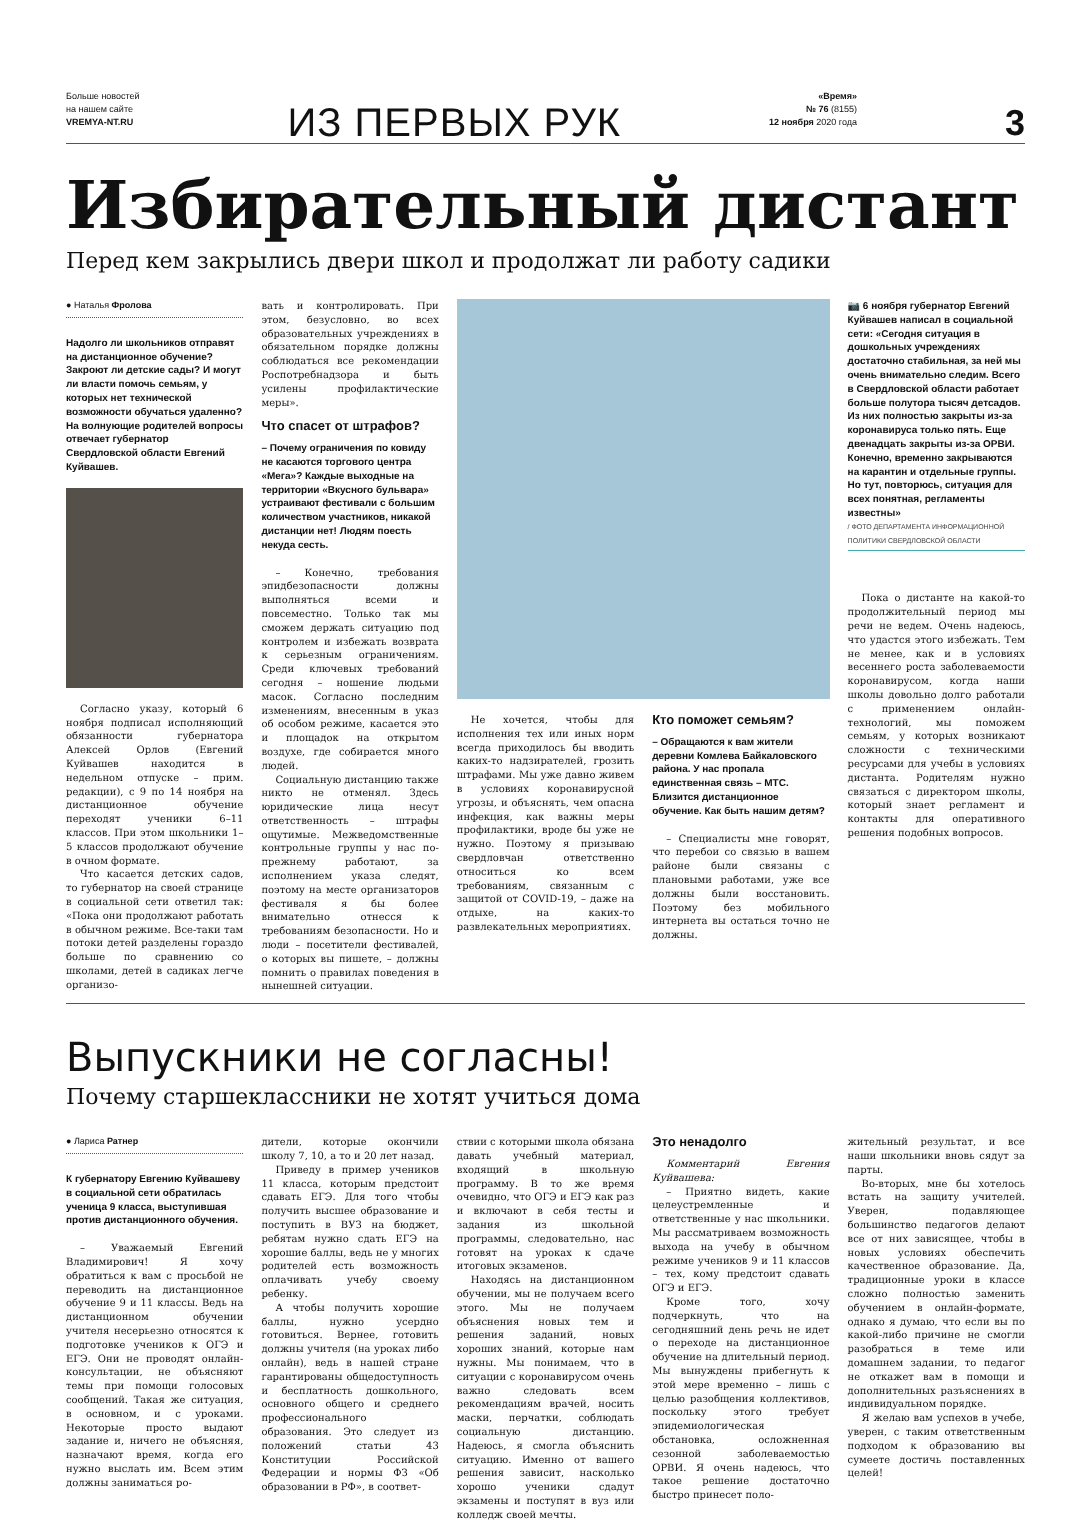Больше новостей
на нашем сайте
VREMYA-NT.RU
ИЗ ПЕРВЫХ РУК
«Время»
№ 76 (8155)
12 ноября 2020 года
3
Избирательный дистант
Перед кем закрылись двери школ и продолжат ли работу садики
● Наталья Фролова
Надолго ли школьников отправят на дистанционное обучение? Закроют ли детские сады? И могут ли власти помочь семьям, у которых нет технической возможности обучаться удаленно? На волнующие родителей вопросы отвечает губернатор Свердловской области Евгений Куйвашев.
Согласно указу, который 6 ноября подписал исполняющий обязанности губернатора Алексей Орлов (Евгений Куйвашев находится в недельном отпуске – прим. редакции), с 9 по 14 ноября на дистанционное обучение переходят ученики 6–11 классов. При этом школьники 1–5 классов продолжают обучение в очном формате.
Что касается детских садов, то губернатор на своей странице в социальной сети ответил так: «Пока они продолжают работать в обычном режиме. Все-таки там потоки детей разделены гораздо больше по сравнению со школами, детей в садиках легче организо-
вать и контролировать. При этом, безусловно, во всех образовательных учреждениях в обязательном порядке должны соблюдаться все рекомендации Роспотребнадзора и быть усилены профилактические меры».
Что спасет от штрафов?
– Почему ограничения по ковиду не касаются торгового центра «Мега»? Каждые выходные на территории «Вкусного бульвара» устраивают фестивали с большим количеством участников, никакой дистанции нет! Людям поесть некуда сесть.
– Конечно, требования эпидбезопасности должны выполняться всеми и повсеместно. Только так мы сможем держать ситуацию под контролем и избежать возврата к серьезным ограничениям. Среди ключевых требований сегодня – ношение людьми масок. Согласно последним изменениям, внесенным в указ об особом режиме, касается это и площадок на открытом воздухе, где собирается много людей.
Социальную дистанцию также никто не отменял. Здесь юридические лица несут ответственность – штрафы ощутимые. Межведомственные контрольные группы у нас по-прежнему работают, за исполнением указа следят, поэтому на месте организаторов фестиваля я бы более внимательно отнесся к требованиям безопасности. Но и люди – посетители фестивалей, о которых вы пишете, – должны помнить о правилах поведения в нынешней ситуации.
Не хочется, чтобы для исполнения тех или иных норм всегда приходилось бы вводить каких-то надзирателей, грозить штрафами. Мы уже давно живем в условиях коронавирусной угрозы, и объяснять, чем опасна инфекция, как важны меры профилактики, вроде бы уже не нужно. Поэтому я призываю свердловчан ответственно относиться ко всем требованиям, связанным с защитой от COVID-19, – даже на отдыхе, на каких-то развлекательных мероприятиях.
Кто поможет семьям?
– Обращаются к вам жители деревни Комлева Байкаловского района. У нас пропала единственная связь – МТС. Близится дистанционное обучение. Как быть нашим детям?
– Специалисты мне говорят, что перебои со связью в вашем районе были связаны с плановыми работами, уже все должны были восстановить. Поэтому без мобильного интернета вы остаться точно не должны.
📷 6 ноября губернатор Евгений Куйвашев написал в социальной сети: «Сегодня ситуация в дошкольных учреждениях достаточно стабильная, за ней мы очень внимательно следим. Всего в Свердловской области работает больше полутора тысяч детсадов. Из них полностью закрыты из-за коронавируса только пять. Еще двенадцать закрыты из-за ОРВИ. Конечно, временно закрываются на карантин и отдельные группы. Но тут, повторюсь, ситуация для всех понятная, регламенты известны»
/ ФОТО ДЕПАРТАМЕНТА ИНФОРМАЦИОННОЙ ПОЛИТИКИ СВЕРДЛОВСКОЙ ОБЛАСТИ
Пока о дистанте на какой-то продолжительный период мы речи не ведем. Очень надеюсь, что удастся этого избежать. Тем не менее, как и в условиях весеннего роста заболеваемости коронавирусом, когда наши школы довольно долго работали с применением онлайн-технологий, мы поможем семьям, у которых возникают сложности с техническими ресурсами для учебы в условиях дистанта. Родителям нужно связаться с директором школы, который знает регламент и контакты для оперативного решения подобных вопросов.
Выпускники не согласны!
Почему старшеклассники не хотят учиться дома
● Лариса Ратнер
К губернатору Евгению Куйвашеву в социальной сети обратилась ученица 9 класса, выступившая против дистанционного обучения.
– Уважаемый Евгений Владимирович! Я хочу обратиться к вам с просьбой не переводить на дистанционное обучение 9 и 11 классы. Ведь на дистанционном обучении учителя несерьезно относятся к подготовке учеников к ОГЭ и ЕГЭ. Они не проводят онлайн-консультации, не объясняют темы при помощи голосовых сообщений. Такая же ситуация, в основном, и с уроками. Некоторые просто выдают задание и, ничего не объясняя, назначают время, когда его нужно выслать им. Всем этим должны заниматься ро-
дители, которые окончили школу 7, 10, а то и 20 лет назад.
Приведу в пример учеников 11 класса, которым предстоит сдавать ЕГЭ. Для того чтобы получить высшее образование и поступить в ВУЗ на бюджет, ребятам нужно сдать ЕГЭ на хорошие баллы, ведь не у многих родителей есть возможность оплачивать учебу своему ребенку.
А чтобы получить хорошие баллы, нужно усердно готовиться. Вернее, готовить должны учителя (на уроках либо онлайн), ведь в нашей стране гарантированы общедоступность и бесплатность дошкольного, основного общего и среднего профессионального образования. Это следует из положений статьи 43 Конституции Российской Федерации и нормы ФЗ «Об образовании в РФ», в соответ-
ствии с которыми школа обязана давать учебный материал, входящий в школьную программу. В то же время очевидно, что ОГЭ и ЕГЭ как раз и включают в себя тесты и задания из школьной программы, следовательно, нас готовят на уроках к сдаче итоговых экзаменов.
Находясь на дистанционном обучении, мы не получаем всего этого. Мы не получаем объяснения новых тем и решения заданий, новых хороших знаний, которые нам нужны. Мы понимаем, что в ситуации с коронавирусом очень важно следовать всем рекомендациям врачей, носить маски, перчатки, соблюдать социальную дистанцию. Надеюсь, я смогла объяснить ситуацию. Именно от вашего решения зависит, насколько хорошо ученики сдадут экзамены и поступят в вуз или колледж своей мечты.
Это ненадолго
Комментарий Евгения Куйвашева:
– Приятно видеть, какие целеустремленные и ответственные у нас школьники. Мы рассматриваем возможность выхода на учебу в обычном режиме учеников 9 и 11 классов – тех, кому предстоит сдавать ОГЭ и ЕГЭ.
Кроме того, хочу подчеркнуть, что на сегодняшний день речь не идет о переходе на дистанционное обучение на длительный период. Мы вынуждены прибегнуть к этой мере временно – лишь с целью разобщения коллективов, поскольку этого требует эпидемиологическая обстановка, осложненная сезонной заболеваемостью ОРВИ. Я очень надеюсь, что такое решение достаточно быстро принесет поло-
жительный результат, и все наши школьники вновь сядут за парты.
Во-вторых, мне бы хотелось встать на защиту учителей. Уверен, подавляющее большинство педагогов делают все от них зависящее, чтобы в новых условиях обеспечить качественное образование. Да, традиционные уроки в классе сложно полностью заменить обучением в онлайн-формате, однако я думаю, что если вы по какой-либо причине не смогли разобраться в теме или домашнем задании, то педагог не откажет вам в помощи и дополнительных разъяснениях в индивидуальном порядке.
Я желаю вам успехов в учебе, уверен, с таким ответственным подходом к образованию вы сумеете достичь поставленных целей!